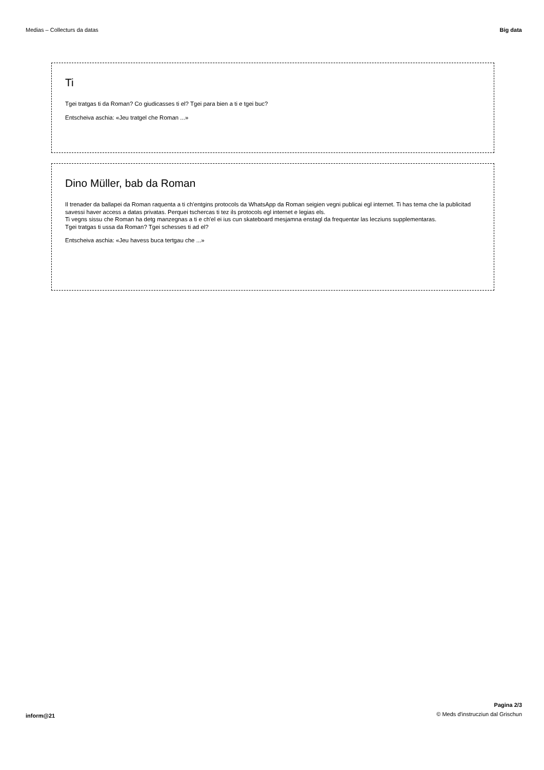Medias – Collecturs da datas Big data
Ti
Tgei tratgas ti da Roman? Co giudicasses ti el? Tgei para bien a ti e tgei buc?
Entscheiva aschia: «Jeu tratgel che Roman ...»
Dino Müller, bab da Roman
Il trenader da ballapei da Roman raquenta a ti ch'entgins protocols da WhatsApp da Roman seigien vegni publicai egl internet. Ti has tema che la publicitad savessi haver access a datas privatas. Perquei tschercas ti tez ils protocols egl internet e legias els.
Ti vegns sissu che Roman ha detg manzegnas a ti e ch'el ei ius cun skateboard mesjamna enstagl da frequentar las lecziuns supplementaras.
Tgei tratgas ti ussa da Roman? Tgei schesses ti ad el?
Entscheiva aschia: «Jeu havess buca tertgau che ...»
inform@21
Pagina 2/3
© Meds d'instrucziun dal Grischun